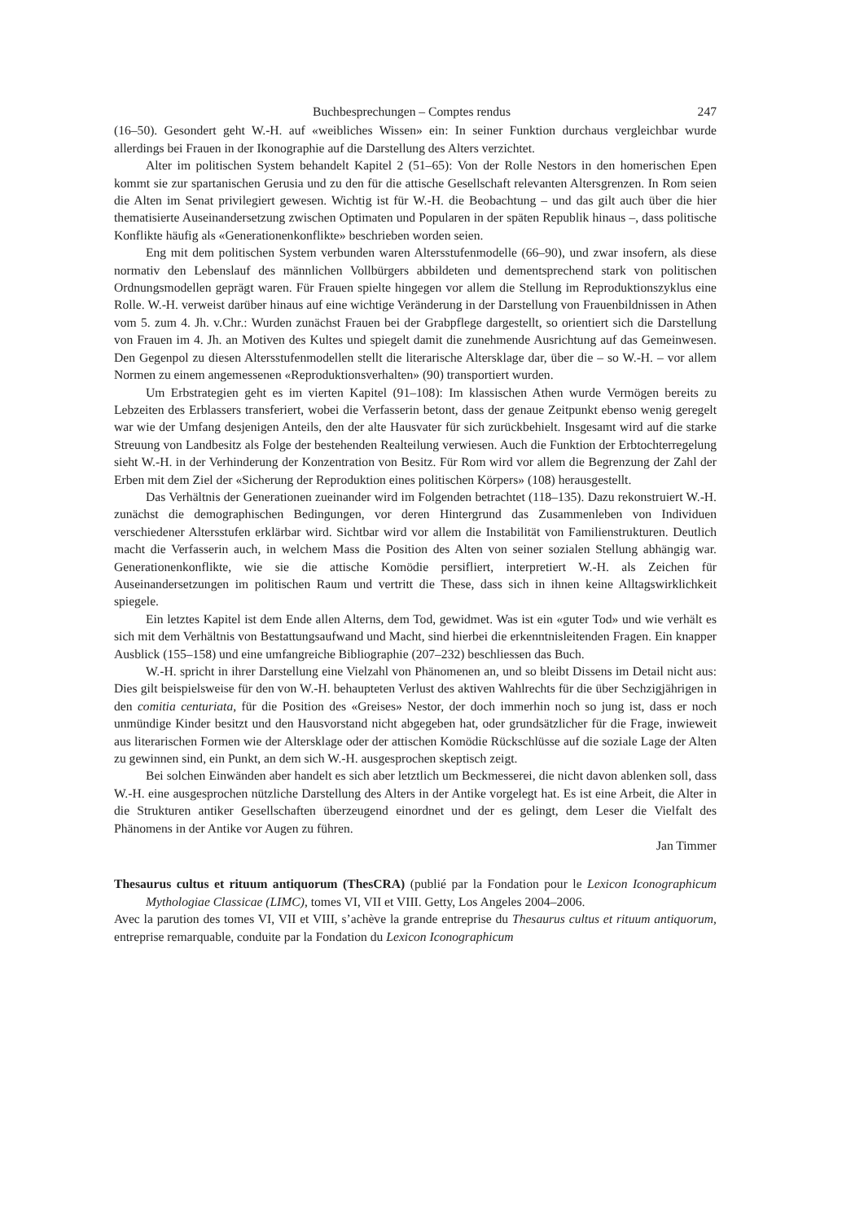Buchbesprechungen – Comptes rendus 247
(16–50). Gesondert geht W.-H. auf «weibliches Wissen» ein: In seiner Funktion durchaus vergleichbar wurde allerdings bei Frauen in der Ikonographie auf die Darstellung des Alters verzichtet.
Alter im politischen System behandelt Kapitel 2 (51–65): Von der Rolle Nestors in den homerischen Epen kommt sie zur spartanischen Gerusia und zu den für die attische Gesellschaft relevanten Altersgrenzen. In Rom seien die Alten im Senat privilegiert gewesen. Wichtig ist für W.-H. die Beobachtung – und das gilt auch über die hier thematisierte Auseinandersetzung zwischen Optimaten und Popularen in der späten Republik hinaus –, dass politische Konflikte häufig als «Generationenkonflikte» beschrieben worden seien.
Eng mit dem politischen System verbunden waren Altersstufenmodelle (66–90), und zwar insofern, als diese normativ den Lebenslauf des männlichen Vollbürgers abbildeten und dementsprechend stark von politischen Ordnungsmodellen geprägt waren. Für Frauen spielte hingegen vor allem die Stellung im Reproduktionszyklus eine Rolle. W.-H. verweist darüber hinaus auf eine wichtige Veränderung in der Darstellung von Frauenbildnissen in Athen vom 5. zum 4. Jh. v.Chr.: Wurden zunächst Frauen bei der Grabpflege dargestellt, so orientiert sich die Darstellung von Frauen im 4. Jh. an Motiven des Kultes und spiegelt damit die zunehmende Ausrichtung auf das Gemeinwesen. Den Gegenpol zu diesen Altersstufenmodellen stellt die literarische Altersklage dar, über die – so W.-H. – vor allem Normen zu einem angemessenen «Reproduktionsverhalten» (90) transportiert wurden.
Um Erbstrategien geht es im vierten Kapitel (91–108): Im klassischen Athen wurde Vermögen bereits zu Lebzeiten des Erblassers transferiert, wobei die Verfasserin betont, dass der genaue Zeitpunkt ebenso wenig geregelt war wie der Umfang desjenigen Anteils, den der alte Hausvater für sich zurückbehielt. Insgesamt wird auf die starke Streuung von Landbesitz als Folge der bestehenden Realteilung verwiesen. Auch die Funktion der Erbtochterregelung sieht W.-H. in der Verhinderung der Konzentration von Besitz. Für Rom wird vor allem die Begrenzung der Zahl der Erben mit dem Ziel der «Sicherung der Reproduktion eines politischen Körpers» (108) herausgestellt.
Das Verhältnis der Generationen zueinander wird im Folgenden betrachtet (118–135). Dazu rekonstruiert W.-H. zunächst die demographischen Bedingungen, vor deren Hintergrund das Zusammenleben von Individuen verschiedener Altersstufen erklärbar wird. Sichtbar wird vor allem die Instabilität von Familienstrukturen. Deutlich macht die Verfasserin auch, in welchem Mass die Position des Alten von seiner sozialen Stellung abhängig war. Generationenkonflikte, wie sie die attische Komödie persifliert, interpretiert W.-H. als Zeichen für Auseinandersetzungen im politischen Raum und vertritt die These, dass sich in ihnen keine Alltagswirklichkeit spiegele.
Ein letztes Kapitel ist dem Ende allen Alterns, dem Tod, gewidmet. Was ist ein «guter Tod» und wie verhält es sich mit dem Verhältnis von Bestattungsaufwand und Macht, sind hierbei die erkenntnisleitenden Fragen. Ein knapper Ausblick (155–158) und eine umfangreiche Bibliographie (207–232) beschliessen das Buch.
W.-H. spricht in ihrer Darstellung eine Vielzahl von Phänomenen an, und so bleibt Dissens im Detail nicht aus: Dies gilt beispielsweise für den von W.-H. behaupteten Verlust des aktiven Wahlrechts für die über Sechzigjährigen in den comitia centuriata, für die Position des «Greises» Nestor, der doch immerhin noch so jung ist, dass er noch unmündige Kinder besitzt und den Hausvorstand nicht abgegeben hat, oder grundsätzlicher für die Frage, inwieweit aus literarischen Formen wie der Altersklage oder der attischen Komödie Rückschlüsse auf die soziale Lage der Alten zu gewinnen sind, ein Punkt, an dem sich W.-H. ausgesprochen skeptisch zeigt.
Bei solchen Einwänden aber handelt es sich aber letztlich um Beckmesserei, die nicht davon ablenken soll, dass W.-H. eine ausgesprochen nützliche Darstellung des Alters in der Antike vorgelegt hat. Es ist eine Arbeit, die Alter in die Strukturen antiker Gesellschaften überzeugend einordnet und der es gelingt, dem Leser die Vielfalt des Phänomens in der Antike vor Augen zu führen.
Jan Timmer
Thesaurus cultus et rituum antiquorum (ThesCRA) (publié par la Fondation pour le Lexicon Iconographicum Mythologiae Classicae (LIMC), tomes VI, VII et VIII. Getty, Los Angeles 2004–2006.
Avec la parution des tomes VI, VII et VIII, s’achève la grande entreprise du Thesaurus cultus et rituum antiquorum, entreprise remarquable, conduite par la Fondation du Lexicon Iconographicum